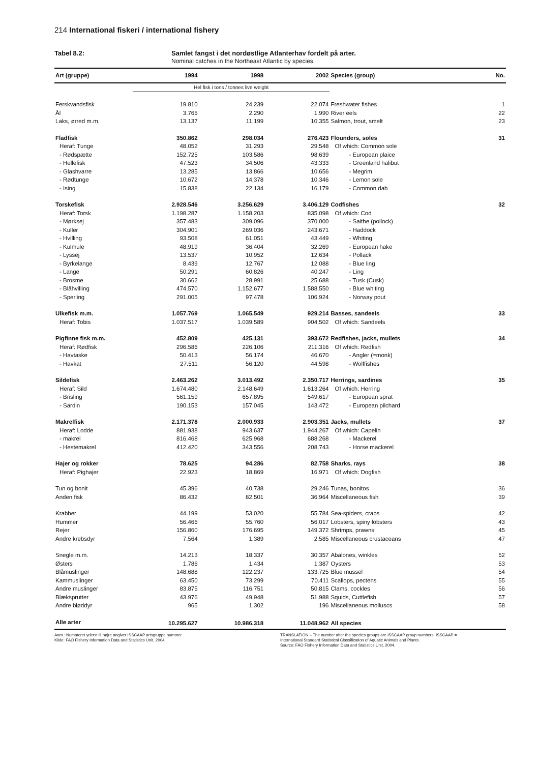214 International fiskeri / international fishery
Tabel 8.2: Samlet fangst i det nordøstlige Atlanterhav fordelt på arter.
Nominal catches in the Northeast Atlantic by species.
| Art (gruppe) | 1994 | 1998 | 2002 | Species (group) | No. |
| --- | --- | --- | --- | --- | --- |
| | Hel fisk i tons / tonnes live weight | | | | |
| Ferskvandsfisk | 19.810 | 24.239 | 22.074 | Freshwater fishes | 1 |
| Ål | 3.765 | 2.290 | 1.990 | River eels | 22 |
| Laks, ørred m.m. | 13.137 | 11.199 | 10.355 | Salmon, trout, smelt | 23 |
| Fladfisk | 350.862 | 298.034 | 276.423 | Flounders, soles | 31 |
| Heraf: Tunge | 48.052 | 31.293 | 29.548 | Of which: Common sole | |
| - Rødspætte | 152.725 | 103.586 | 98.639 | - European plaice | |
| - Hellefisk | 47.523 | 34.506 | 43.333 | - Greenland halibut | |
| - Glashvarre | 13.285 | 13.866 | 10.656 | - Megrim | |
| - Rødtunge | 10.672 | 14.378 | 10.346 | - Lemon sole | |
| - Ising | 15.838 | 22.134 | 16.179 | - Common dab | |
| Torskefisk | 2.928.546 | 3.256.629 | 3.406.129 | Codfishes | 32 |
| Heraf: Torsk | 1.198.287 | 1.158.203 | 835.098 | Of which: Cod | |
| - Mørksej | 357.483 | 309.096 | 370.000 | - Saithe (pollock) | |
| - Kuller | 304.901 | 269.036 | 243.671 | - Haddock | |
| - Hvilling | 93.508 | 61.051 | 43.449 | - Whiting | |
| - Kulmule | 48.919 | 36.404 | 32.269 | - European hake | |
| - Lyssej | 13.537 | 10.952 | 12.634 | - Pollack | |
| - Byrkelange | 8.439 | 12.767 | 12.088 | - Blue ling | |
| - Lange | 50.291 | 60.826 | 40.247 | - Ling | |
| - Brosme | 30.662 | 28.991 | 25.688 | - Tusk (Cusk) | |
| - Blåhvilling | 474.570 | 1.152.677 | 1.588.550 | - Blue whiting | |
| - Sperling | 291.005 | 97.478 | 106.924 | - Norway pout | |
| Ulkefisk m.m. | 1.057.769 | 1.065.549 | 929.214 | Basses, sandeels | 33 |
| Heraf: Tobis | 1.037.517 | 1.039.589 | 904.502 | Of which: Sandeels | |
| Pigfinne fisk m.m. | 452.809 | 425.131 | 393.672 | Redfishes, jacks, mullets | 34 |
| Heraf: Rødfisk | 296.586 | 226.106 | 211.316 | Of which: Redfish | |
| - Havtaske | 50.413 | 56.174 | 46.670 | - Angler (=monk) | |
| - Havkat | 27.511 | 56.120 | 44.598 | - Wolffishes | |
| Sildefisk | 2.463.262 | 3.013.492 | 2.350.717 | Herrings, sardines | 35 |
| Heraf: Sild | 1.674.480 | 2.148.649 | 1.613.264 | Of which: Herring | |
| - Brisling | 561.159 | 657.895 | 549.617 | - European sprat | |
| - Sardin | 190.153 | 157.045 | 143.472 | - European pilchard | |
| Makrelfisk | 2.171.378 | 2.000.933 | 2.903.351 | Jacks, mullets | 37 |
| Heraf: Lodde | 881.938 | 943.637 | 1.944.267 | Of which: Capelin | |
| - makrel | 816.468 | 625.968 | 688.268 | - Mackerel | |
| - Hestemakrel | 412.420 | 343.556 | 208.743 | - Horse mackerel | |
| Hajer og rokker | 78.625 | 94.286 | 82.758 | Sharks, rays | 38 |
| Heraf: Pighajer | 22.923 | 18.869 | 16.971 | Of which: Dogfish | |
| Tun og bonit | 45.396 | 40.738 | 29.246 | Tunas, bonitos | 36 |
| Anden fisk | 86.432 | 82.501 | 36.964 | Miscellaneous fish | 39 |
| Krabber | 44.199 | 53.020 | 55.784 | Sea-spiders, crabs | 42 |
| Hummer | 56.466 | 55.760 | 56.017 | Lobsters, spiny lobsters | 43 |
| Rejer | 156.860 | 176.695 | 149.372 | Shrimps, prawns | 45 |
| Andre krebsdyr | 7.564 | 1.389 | 2.585 | Miscellaneous crustaceans | 47 |
| Snegle m.m. | 14.213 | 18.337 | 30.357 | Abalones, winkles | 52 |
| Østers | 1.786 | 1.434 | 1.387 | Oysters | 53 |
| Blåmuslinger | 148.688 | 122.237 | 133.725 | Blue mussel | 54 |
| Kammuslinger | 63.450 | 73.299 | 70.411 | Scallops, pectens | 55 |
| Andre muslinger | 83.875 | 116.751 | 50.815 | Clams, cockles | 56 |
| Blæksprutter | 43.976 | 49.948 | 51.988 | Squids, Cuttlefish | 57 |
| Andre bløddyr | 965 | 1.302 | 196 | Miscellaneous molluscs | 58 |
| Alle arter | 10.295.627 | 10.986.318 | 11.048.962 | All species | |
Anm.: Nummeret yderst til højre angiver ISSCAAP artsgruppe nummer.
Kilde: FAO Fishery Information Data and Statistics Unit, 2004.
TRANSLATION – The number after the species groups are ISSCAAP group numbers. ISSCAAP =
International Standard Statistical Classification of Aquatic Animals and Plants.
Source: FAO Fishery Information Data and Statistics Unit, 2004.